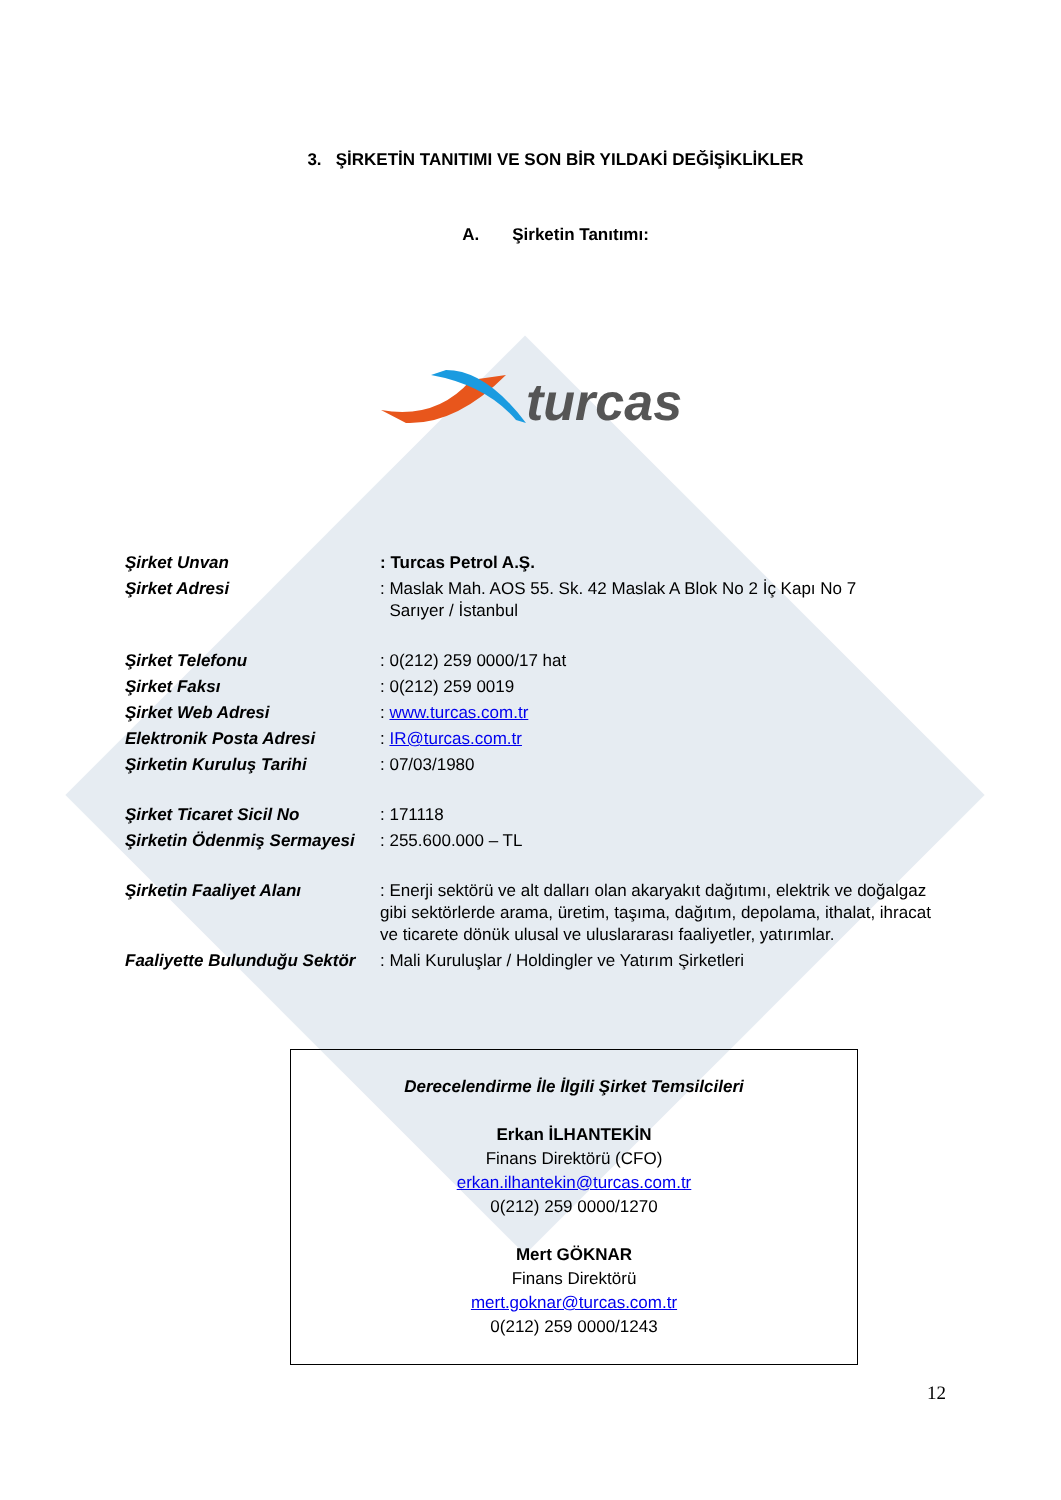3. ŞİRKETİN TANITIMI VE SON BİR YILDAKİ DEĞİŞİKLİKLER
A. Şirketin Tanıtımı:
turcas
| Şirket Unvan | : Turcas Petrol A.Ş. |
| Şirket Adresi | : Maslak Mah. AOS 55. Sk. 42 Maslak A Blok No 2 İç Kapı No 7 Sarıyer / İstanbul |
| Şirket Telefonu | : 0(212) 259 0000/17 hat |
| Şirket Faksı | : 0(212) 259 0019 |
| Şirket Web Adresi | : www.turcas.com.tr |
| Elektronik Posta Adresi | : IR@turcas.com.tr |
| Şirketin Kuruluş Tarihi | : 07/03/1980 |
| Şirket Ticaret Sicil No | : 171118 |
| Şirketin Ödenmiş Sermayesi | : 255.600.000 – TL |
| Şirketin Faaliyet Alanı | : Enerji sektörü ve alt dalları olan akaryakıt dağıtımı, elektrik ve doğalgaz gibi sektörlerde arama, üretim, taşıma, dağıtım, depolama, ithalat, ihracat ve ticarete dönük ulusal ve uluslararası faaliyetler, yatırımlar. |
| Faaliyette Bulunduğu Sektör | : Mali Kuruluşlar / Holdingler ve Yatırım Şirketleri |
Derecelendirme İle İlgili Şirket Temsilcileri
Erkan İLHANTEKİN
Finans Direktörü (CFO)
erkan.ilhantekin@turcas.com.tr
0(212) 259 0000/1270
Mert GÖKNAR
Finans Direktörü
mert.goknar@turcas.com.tr
0(212) 259 0000/1243
12